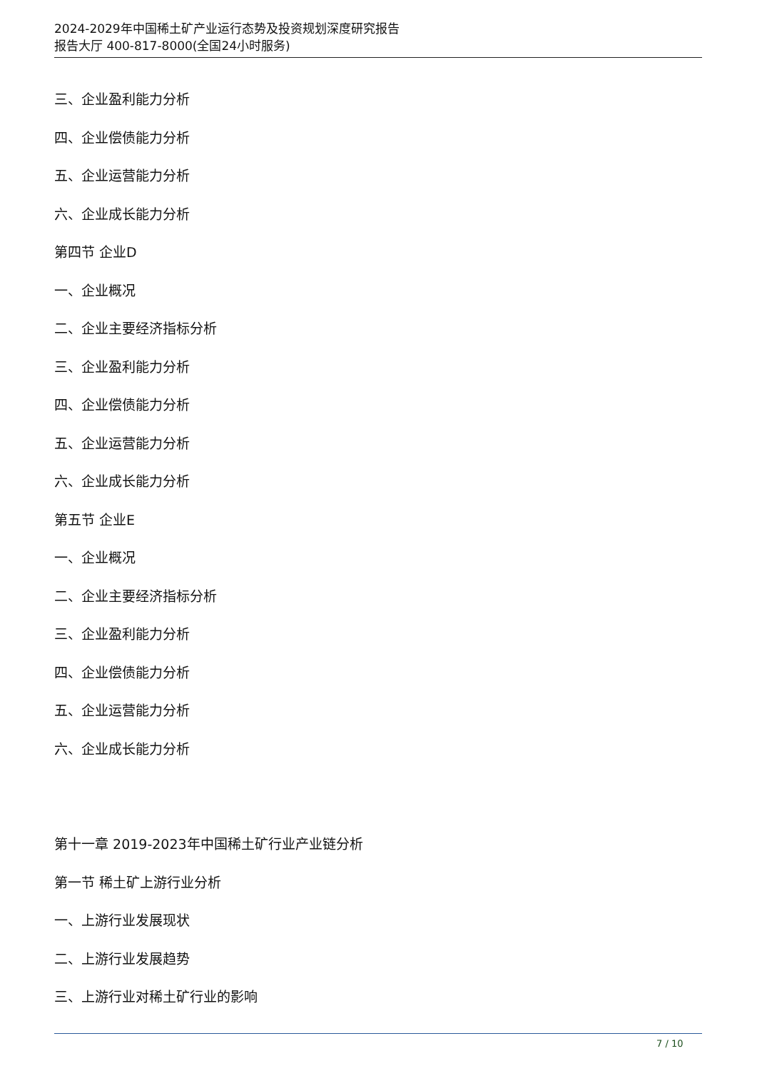2024-2029年中国稀土矿产业运行态势及投资规划深度研究报告
报告大厅 400-817-8000(全国24小时服务)
三、企业盈利能力分析
四、企业偿债能力分析
五、企业运营能力分析
六、企业成长能力分析
第四节 企业D
一、企业概况
二、企业主要经济指标分析
三、企业盈利能力分析
四、企业偿债能力分析
五、企业运营能力分析
六、企业成长能力分析
第五节 企业E
一、企业概况
二、企业主要经济指标分析
三、企业盈利能力分析
四、企业偿债能力分析
五、企业运营能力分析
六、企业成长能力分析
第十一章 2019-2023年中国稀土矿行业产业链分析
第一节 稀土矿上游行业分析
一、上游行业发展现状
二、上游行业发展趋势
三、上游行业对稀土矿行业的影响
7 / 10